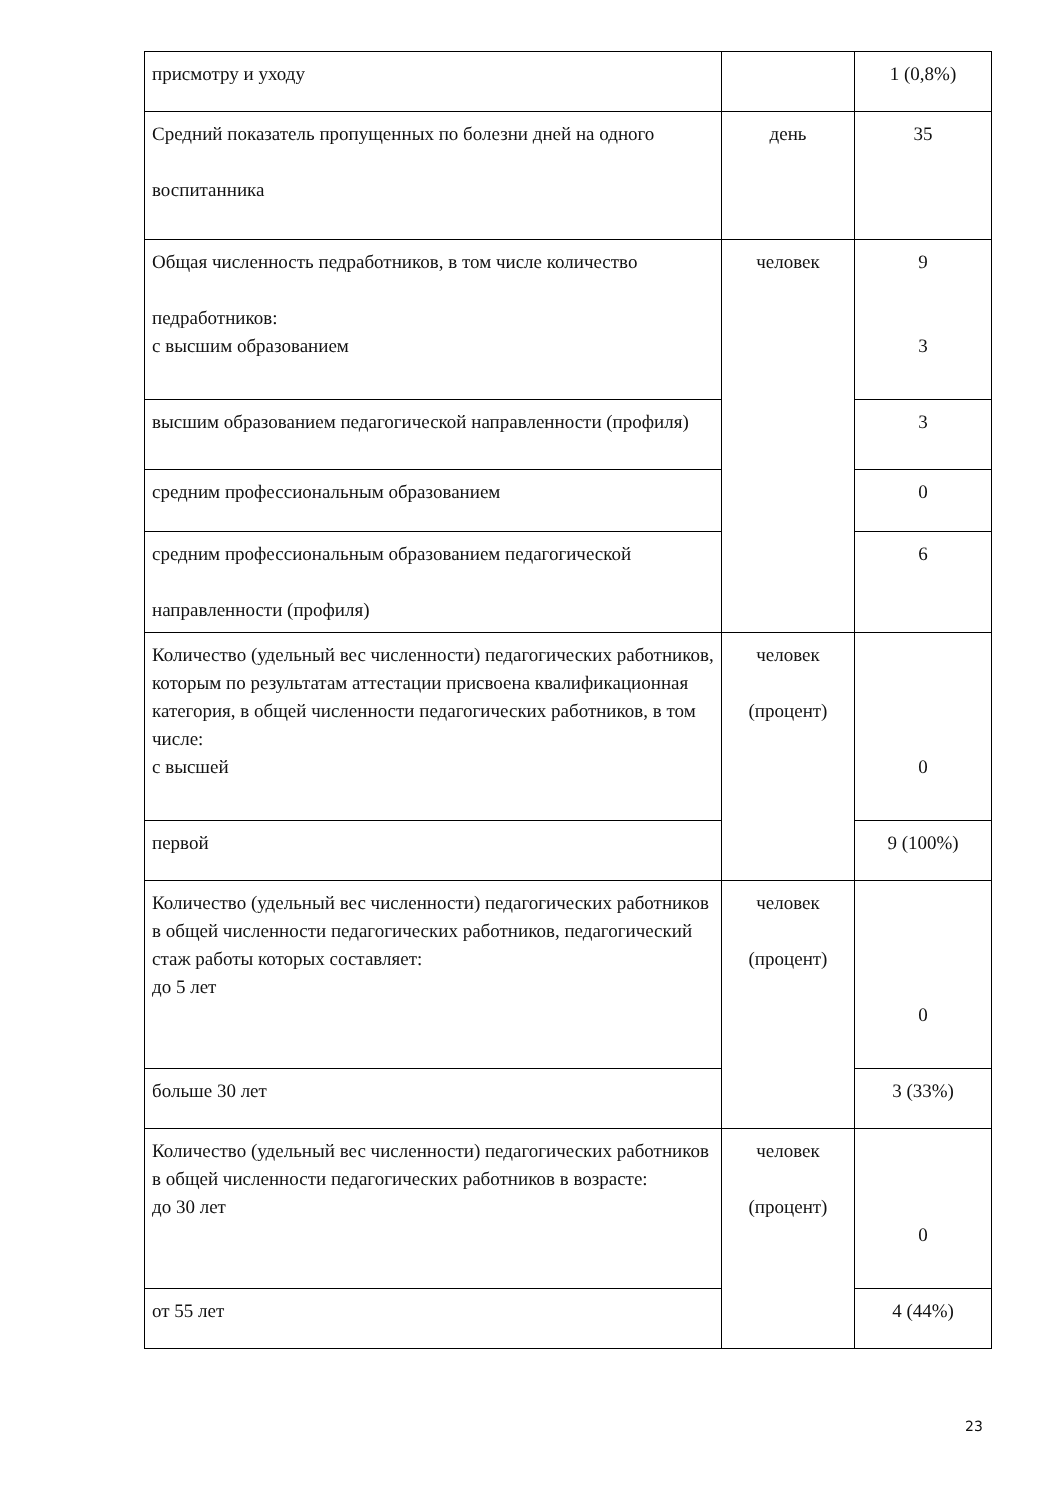| присмотру и уходу | | 1 (0,8%) |
| Средний показатель пропущенных по болезни дней на одного воспитанника | день | 35 |
| Общая численность педработников, в том числе количество педработников: с высшим образованием | человек | 9 3 |
| высшим образованием педагогической направленности (профиля) | | 3 |
| средним профессиональным образованием | | 0 |
| средним профессиональным образованием педагогической направленности (профиля) | | 6 |
| Количество (удельный вес численности) педагогических работников, которым по результатам аттестации присвоена квалификационная категория, в общей численности педагогических работников, в том числе: с высшей | человек (процент) | 0 |
| первой | | 9 (100%) |
| Количество (удельный вес численности) педагогических работников в общей численности педагогических работников, педагогический стаж работы которых составляет: до 5 лет | человек (процент) | 0 |
| больше 30 лет | | 3 (33%) |
| Количество (удельный вес численности) педагогических работников в общей численности педагогических работников в возрасте: до 30 лет | человек (процент) | 0 |
| от 55 лет | | 4 (44%) |
23